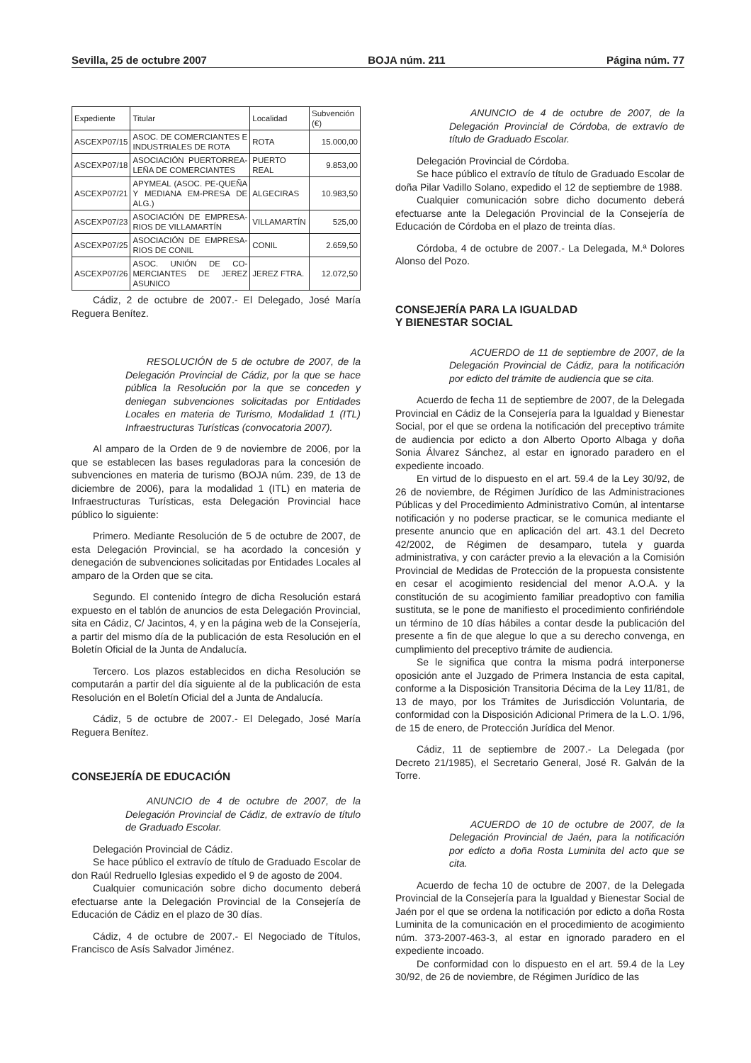Sevilla, 25 de octubre 2007 BOJA núm. 211 Página núm. 77
| Expediente | Titular | Localidad | Subvención (€) |
| --- | --- | --- | --- |
| ASCEXP07/15 | ASOC. DE COMERCIANTES E INDUSTRIALES DE ROTA | ROTA | 15.000,00 |
| ASCEXP07/18 | ASOCIACIÓN PUERTORREA-LEÑA DE COMERCIANTES | PUERTO REAL | 9.853,00 |
| ASCEXP07/21 | APYMEAL (ASOC. PE-QUEÑA Y MEDIANA EM-PRESA DE ALG.) | ALGECIRAS | 10.983,50 |
| ASCEXP07/23 | ASOCIACIÓN DE EMPRESA-RIOS DE VILLAMARTÍN | VILLAMARTÍN | 525,00 |
| ASCEXP07/25 | ASOCIACIÓN DE EMPRESA-RIOS DE CONIL | CONIL | 2.659,50 |
| ASCEXP07/26 | ASOC. UNIÓN DE CO-MERCIANTES DE JEREZ ASUNICO | JEREZ FTRA. | 12.072,50 |
Cádiz, 2 de octubre de 2007.- El Delegado, José María Reguera Benítez.
RESOLUCIÓN de 5 de octubre de 2007, de la Delegación Provincial de Cádiz, por la que se hace pública la Resolución por la que se conceden y deniegan subvenciones solicitadas por Entidades Locales en materia de Turismo, Modalidad 1 (ITL) Infraestructuras Turísticas (convocatoria 2007).
Al amparo de la Orden de 9 de noviembre de 2006, por la que se establecen las bases reguladoras para la concesión de subvenciones en materia de turismo (BOJA núm. 239, de 13 de diciembre de 2006), para la modalidad 1 (ITL) en materia de Infraestructuras Turísticas, esta Delegación Provincial hace público lo siguiente:
Primero. Mediante Resolución de 5 de octubre de 2007, de esta Delegación Provincial, se ha acordado la concesión y denegación de subvenciones solicitadas por Entidades Locales al amparo de la Orden que se cita.
Segundo. El contenido íntegro de dicha Resolución estará expuesto en el tablón de anuncios de esta Delegación Provincial, sita en Cádiz, C/ Jacintos, 4, y en la página web de la Consejería, a partir del mismo día de la publicación de esta Resolución en el Boletín Oficial de la Junta de Andalucía.
Tercero. Los plazos establecidos en dicha Resolución se computarán a partir del día siguiente al de la publicación de esta Resolución en el Boletín Oficial del a Junta de Andalucía.
Cádiz, 5 de octubre de 2007.- El Delegado, José María Reguera Benítez.
CONSEJERÍA DE EDUCACIÓN
ANUNCIO de 4 de octubre de 2007, de la Delegación Provincial de Cádiz, de extravío de título de Graduado Escolar.
Delegación Provincial de Cádiz.
Se hace público el extravío de título de Graduado Escolar de don Raúl Redruello Iglesias expedido el 9 de agosto de 2004.
Cualquier comunicación sobre dicho documento deberá efectuarse ante la Delegación Provincial de la Consejería de Educación de Cádiz en el plazo de 30 días.
Cádiz, 4 de octubre de 2007.- El Negociado de Títulos, Francisco de Asís Salvador Jiménez.
ANUNCIO de 4 de octubre de 2007, de la Delegación Provincial de Córdoba, de extravío de título de Graduado Escolar.
Delegación Provincial de Córdoba.
Se hace público el extravío de título de Graduado Escolar de doña Pilar Vadillo Solano, expedido el 12 de septiembre de 1988.
Cualquier comunicación sobre dicho documento deberá efectuarse ante la Delegación Provincial de la Consejería de Educación de Córdoba en el plazo de treinta días.
Córdoba, 4 de octubre de 2007.- La Delegada, M.ª Dolores Alonso del Pozo.
CONSEJERÍA PARA LA IGUALDAD
Y BIENESTAR SOCIAL
ACUERDO de 11 de septiembre de 2007, de la Delegación Provincial de Cádiz, para la notificación por edicto del trámite de audiencia que se cita.
Acuerdo de fecha 11 de septiembre de 2007, de la Delegada Provincial en Cádiz de la Consejería para la Igualdad y Bienestar Social, por el que se ordena la notificación del preceptivo trámite de audiencia por edicto a don Alberto Oporto Albaga y doña Sonia Álvarez Sánchez, al estar en ignorado paradero en el expediente incoado.
En virtud de lo dispuesto en el art. 59.4 de la Ley 30/92, de 26 de noviembre, de Régimen Jurídico de las Administraciones Públicas y del Procedimiento Administrativo Común, al intentarse notificación y no poderse practicar, se le comunica mediante el presente anuncio que en aplicación del art. 43.1 del Decreto 42/2002, de Régimen de desamparo, tutela y guarda administrativa, y con carácter previo a la elevación a la Comisión Provincial de Medidas de Protección de la propuesta consistente en cesar el acogimiento residencial del menor A.O.A. y la constitución de su acogimiento familiar preadoptivo con familia sustituta, se le pone de manifiesto el procedimiento confiriéndole un término de 10 días hábiles a contar desde la publicación del presente a fin de que alegue lo que a su derecho convenga, en cumplimiento del preceptivo trámite de audiencia.
Se le significa que contra la misma podrá interponerse oposición ante el Juzgado de Primera Instancia de esta capital, conforme a la Disposición Transitoria Décima de la Ley 11/81, de 13 de mayo, por los Trámites de Jurisdicción Voluntaria, de conformidad con la Disposición Adicional Primera de la L.O. 1/96, de 15 de enero, de Protección Jurídica del Menor.
Cádiz, 11 de septiembre de 2007.- La Delegada (por Decreto 21/1985), el Secretario General, José R. Galván de la Torre.
ACUERDO de 10 de octubre de 2007, de la Delegación Provincial de Jaén, para la notificación por edicto a doña Rosta Luminita del acto que se cita.
Acuerdo de fecha 10 de octubre de 2007, de la Delegada Provincial de la Consejería para la Igualdad y Bienestar Social de Jaén por el que se ordena la notificación por edicto a doña Rosta Luminita de la comunicación en el procedimiento de acogimiento núm. 373-2007-463-3, al estar en ignorado paradero en el expediente incoado.
De conformidad con lo dispuesto en el art. 59.4 de la Ley 30/92, de 26 de noviembre, de Régimen Jurídico de las